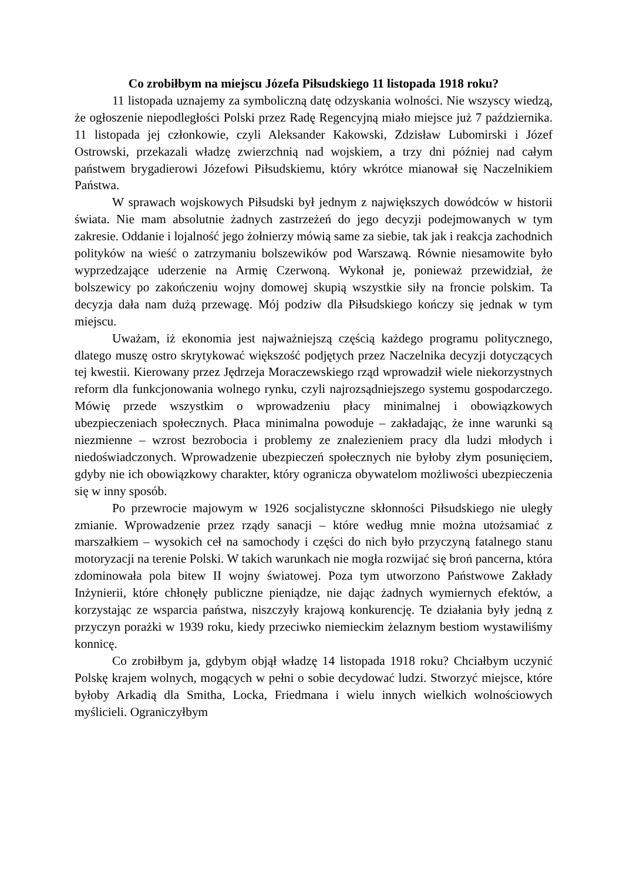Co zrobiłbym na miejscu Józefa Piłsudskiego 11 listopada 1918 roku?
11 listopada uznajemy za symboliczną datę odzyskania wolności. Nie wszyscy wiedzą, że ogłoszenie niepodległości Polski przez Radę Regencyjną miało miejsce już 7 października. 11 listopada jej członkowie, czyli Aleksander Kakowski, Zdzisław Lubomirski i Józef Ostrowski, przekazali władzę zwierzchnią nad wojskiem, a trzy dni później nad całym państwem brygadierowi Józefowi Piłsudskiemu, który wkrótce mianował się Naczelnikiem Państwa.
W sprawach wojskowych Piłsudski był jednym z największych dowódców w historii świata. Nie mam absolutnie żadnych zastrzeżeń do jego decyzji podejmowanych w tym zakresie. Oddanie i lojalność jego żołnierzy mówią same za siebie, tak jak i reakcja zachodnich polityków na wieść o zatrzymaniu bolszewików pod Warszawą. Równie niesamowite było wyprzedzające uderzenie na Armię Czerwoną. Wykonał je, ponieważ przewidział, że bolszewicy po zakończeniu wojny domowej skupią wszystkie siły na froncie polskim. Ta decyzja dała nam dużą przewagę. Mój podziw dla Piłsudskiego kończy się jednak w tym miejscu.
Uważam, iż ekonomia jest najważniejszą częścią każdego programu politycznego, dlatego muszę ostro skrytykować większość podjętych przez Naczelnika decyzji dotyczących tej kwestii. Kierowany przez Jędrzeja Moraczewskiego rząd wprowadził wiele niekorzystnych reform dla funkcjonowania wolnego rynku, czyli najrozsądniejszego systemu gospodarczego. Mówię przede wszystkim o wprowadzeniu płacy minimalnej i obowiązkowych ubezpieczeniach społecznych. Płaca minimalna powoduje – zakładając, że inne warunki są niezmienne – wzrost bezrobocia i problemy ze znalezieniem pracy dla ludzi młodych i niedoświadczonych. Wprowadzenie ubezpieczeń społecznych nie byłoby złym posunięciem, gdyby nie ich obowiązkowy charakter, który ogranicza obywatelom możliwości ubezpieczenia się w inny sposób.
Po przewrocie majowym w 1926 socjalistyczne skłonności Piłsudskiego nie uległy zmianie. Wprowadzenie przez rządy sanacji – które według mnie można utożsamiać z marszałkiem – wysokich ceł na samochody i części do nich było przyczyną fatalnego stanu motoryzacji na terenie Polski. W takich warunkach nie mogła rozwijać się broń pancerna, która zdominowała pola bitew II wojny światowej. Poza tym utworzono Państwowe Zakłady Inżynierii, które chłonęły publiczne pieniądze, nie dając żadnych wymiernych efektów, a korzystając ze wsparcia państwa, niszczyły krajową konkurencję. Te działania były jedną z przyczyn porażki w 1939 roku, kiedy przeciwko niemieckim żelaznym bestiom wystawiliśmy konnicę.
Co zrobiłbym ja, gdybym objął władzę 14 listopada 1918 roku? Chciałbym uczynić Polskę krajem wolnych, mogących w pełni o sobie decydować ludzi. Stworzyć miejsce, które byłoby Arkadią dla Smitha, Locka, Friedmana i wielu innych wielkich wolnościowych myślicieli. Ograniczyłbym